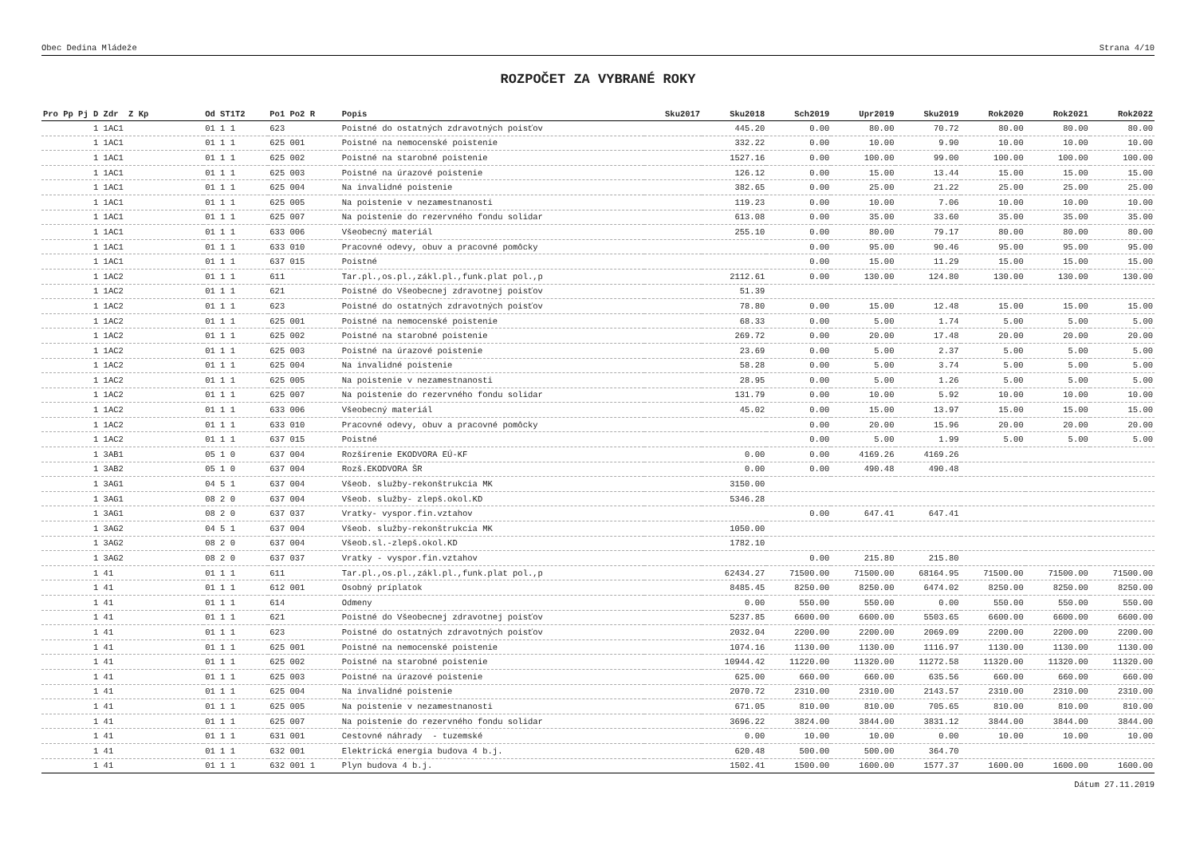Obec Dedina Mládeže Strana 4/10
ROZPOČET ZA VYBRANÉ ROKY
| Pro Pp Pj D Zdr Z Kp | Od ST1T2 | Po1 Po2 R | Popis | Sku2017 | Sku2018 | Sch2019 | Upr2019 | Sku2019 | Rok2020 | Rok2021 | Rok2022 |
| --- | --- | --- | --- | --- | --- | --- | --- | --- | --- | --- | --- |
| 1 1AC1 | 01 1 1 | 623 | Poistné do ostatných zdravotných poisťov | | 445.20 | 0.00 | 80.00 | 70.72 | 80.00 | 80.00 | 80.00 |
| 1 1AC1 | 01 1 1 | 625 001 | Poistné na nemocenské poistenie | | 332.22 | 0.00 | 10.00 | 9.90 | 10.00 | 10.00 | 10.00 |
| 1 1AC1 | 01 1 1 | 625 002 | Poistné na starobné poistenie | | 1527.16 | 0.00 | 100.00 | 99.00 | 100.00 | 100.00 | 100.00 |
| 1 1AC1 | 01 1 1 | 625 003 | Poistné na úrazové poistenie | | 126.12 | 0.00 | 15.00 | 13.44 | 15.00 | 15.00 | 15.00 |
| 1 1AC1 | 01 1 1 | 625 004 | Na invalidné poistenie | | 382.65 | 0.00 | 25.00 | 21.22 | 25.00 | 25.00 | 25.00 |
| 1 1AC1 | 01 1 1 | 625 005 | Na poistenie v nezamestnanosti | | 119.23 | 0.00 | 10.00 | 7.06 | 10.00 | 10.00 | 10.00 |
| 1 1AC1 | 01 1 1 | 625 007 | Na poistenie do rezervného fondu solidar | | 613.08 | 0.00 | 35.00 | 33.60 | 35.00 | 35.00 | 35.00 |
| 1 1AC1 | 01 1 1 | 633 006 | Všeobecný materiál | | 255.10 | 0.00 | 80.00 | 79.17 | 80.00 | 80.00 | 80.00 |
| 1 1AC1 | 01 1 1 | 633 010 | Pracovné odevy, obuv a pracovné pomôcky | | | 0.00 | 95.00 | 90.46 | 95.00 | 95.00 | 95.00 |
| 1 1AC1 | 01 1 1 | 637 015 | Poistné | | | 0.00 | 15.00 | 11.29 | 15.00 | 15.00 | 15.00 |
| 1 1AC2 | 01 1 1 | 611 | Tar.pl.,os.pl.,zákl.pl.,funk.plat pol.,p | | 2112.61 | 0.00 | 130.00 | 124.80 | 130.00 | 130.00 | 130.00 |
| 1 1AC2 | 01 1 1 | 621 | Poistné do Všeobecnej zdravotnej poisťov | | 51.39 | | | | | | |
| 1 1AC2 | 01 1 1 | 623 | Poistné do ostatných zdravotných poisťov | | 78.80 | 0.00 | 15.00 | 12.48 | 15.00 | 15.00 | 15.00 |
| 1 1AC2 | 01 1 1 | 625 001 | Poistné na nemocenské poistenie | | 68.33 | 0.00 | 5.00 | 1.74 | 5.00 | 5.00 | 5.00 |
| 1 1AC2 | 01 1 1 | 625 002 | Poistné na starobné poistenie | | 269.72 | 0.00 | 20.00 | 17.48 | 20.00 | 20.00 | 20.00 |
| 1 1AC2 | 01 1 1 | 625 003 | Poistné na úrazové poistenie | | 23.69 | 0.00 | 5.00 | 2.37 | 5.00 | 5.00 | 5.00 |
| 1 1AC2 | 01 1 1 | 625 004 | Na invalidné poistenie | | 58.28 | 0.00 | 5.00 | 3.74 | 5.00 | 5.00 | 5.00 |
| 1 1AC2 | 01 1 1 | 625 005 | Na poistenie v nezamestnanosti | | 28.95 | 0.00 | 5.00 | 1.26 | 5.00 | 5.00 | 5.00 |
| 1 1AC2 | 01 1 1 | 625 007 | Na poistenie do rezervného fondu solidar | | 131.79 | 0.00 | 10.00 | 5.92 | 10.00 | 10.00 | 10.00 |
| 1 1AC2 | 01 1 1 | 633 006 | Všeobecný materiál | | 45.02 | 0.00 | 15.00 | 13.97 | 15.00 | 15.00 | 15.00 |
| 1 1AC2 | 01 1 1 | 633 010 | Pracovné odevy, obuv a pracovné pomôcky | | | 0.00 | 20.00 | 15.96 | 20.00 | 20.00 | 20.00 |
| 1 1AC2 | 01 1 1 | 637 015 | Poistné | | | 0.00 | 5.00 | 1.99 | 5.00 | 5.00 | 5.00 |
| 1 3AB1 | 05 1 0 | 637 004 | Rozšírenie EKODVORA EÚ-KF | | 0.00 | 0.00 | 4169.26 | 4169.26 | | | |
| 1 3AB2 | 05 1 0 | 637 004 | Rozš.EKODVORA ŠR | | 0.00 | 0.00 | 490.48 | 490.48 | | | |
| 1 3AG1 | 04 5 1 | 637 004 | Všeob. služby-rekonštrukcia MK | | 3150.00 | | | | | | |
| 1 3AG1 | 08 2 0 | 637 004 | Všeob. služby- zlepš.okol.KD | | 5346.28 | | | | | | |
| 1 3AG1 | 08 2 0 | 637 037 | Vratky- vyspor.fin.vztahov | | | 0.00 | 647.41 | 647.41 | | | |
| 1 3AG2 | 04 5 1 | 637 004 | Všeob. služby-rekonštrukcia MK | | 1050.00 | | | | | | |
| 1 3AG2 | 08 2 0 | 637 004 | Všeob.sl.-zlepš.okol.KD | | 1782.10 | | | | | | |
| 1 3AG2 | 08 2 0 | 637 037 | Vratky - vyspor.fin.vztahov | | | 0.00 | 215.80 | 215.80 | | | |
| 1 41 | 01 1 1 | 611 | Tar.pl.,os.pl.,zákl.pl.,funk.plat pol.,p | | 62434.27 | 71500.00 | 71500.00 | 68164.95 | 71500.00 | 71500.00 | 71500.00 |
| 1 41 | 01 1 1 | 612 001 | Osobný príplatok | | 8485.45 | 8250.00 | 8250.00 | 6474.02 | 8250.00 | 8250.00 | 8250.00 |
| 1 41 | 01 1 1 | 614 | Odmeny | | 0.00 | 550.00 | 550.00 | 0.00 | 550.00 | 550.00 | 550.00 |
| 1 41 | 01 1 1 | 621 | Poistné do Všeobecnej zdravotnej poisťov | | 5237.85 | 6600.00 | 6600.00 | 5503.65 | 6600.00 | 6600.00 | 6600.00 |
| 1 41 | 01 1 1 | 623 | Poistné do ostatných zdravotných poisťov | | 2032.04 | 2200.00 | 2200.00 | 2069.09 | 2200.00 | 2200.00 | 2200.00 |
| 1 41 | 01 1 1 | 625 001 | Poistné na nemocenské poistenie | | 1074.16 | 1130.00 | 1130.00 | 1116.97 | 1130.00 | 1130.00 | 1130.00 |
| 1 41 | 01 1 1 | 625 002 | Poistné na starobné poistenie | | 10944.42 | 11220.00 | 11320.00 | 11272.58 | 11320.00 | 11320.00 | 11320.00 |
| 1 41 | 01 1 1 | 625 003 | Poistné na úrazové poistenie | | 625.00 | 660.00 | 660.00 | 635.56 | 660.00 | 660.00 | 660.00 |
| 1 41 | 01 1 1 | 625 004 | Na invalidné poistenie | | 2070.72 | 2310.00 | 2310.00 | 2143.57 | 2310.00 | 2310.00 | 2310.00 |
| 1 41 | 01 1 1 | 625 005 | Na poistenie v nezamestnanosti | | 671.05 | 810.00 | 810.00 | 705.65 | 810.00 | 810.00 | 810.00 |
| 1 41 | 01 1 1 | 625 007 | Na poistenie do rezervného fondu solidar | | 3696.22 | 3824.00 | 3844.00 | 3831.12 | 3844.00 | 3844.00 | 3844.00 |
| 1 41 | 01 1 1 | 631 001 | Cestovné náhrady - tuzemské | | 0.00 | 10.00 | 10.00 | 0.00 | 10.00 | 10.00 | 10.00 |
| 1 41 | 01 1 1 | 632 001 | Elektrická energia budova 4 b.j. | | 620.48 | 500.00 | 500.00 | 364.70 | | | |
| 1 41 | 01 1 1 | 632 001 1 | Plyn budova 4 b.j. | | 1502.41 | 1500.00 | 1600.00 | 1577.37 | 1600.00 | 1600.00 | 1600.00 |
Dátum 27.11.2019